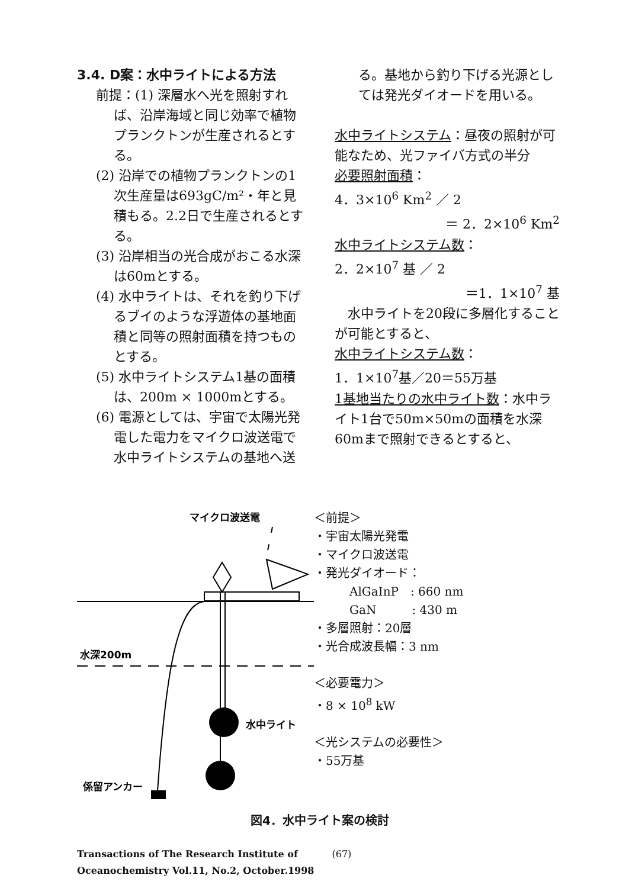3.4. D案：水中ライトによる方法
前提：(1) 深層水へ光を照射すれば、沿岸海域と同じ効率で植物プランクトンが生産されるとする。
(2) 沿岸での植物プランクトンの1次生産量は693gC/m²・年と見積もる。2.2日で生産されるとする。
(3) 沿岸相当の光合成がおこる水深は60mとする。
(4) 水中ライトは、それを釣り下げるブイのような浮遊体の基地面積と同等の照射面積を持つものとする。
(5) 水中ライトシステム1基の面積は、200m × 1000mとする。
(6) 電源としては、宇宙で太陽光発電した電力をマイクロ波送電で水中ライトシステムの基地へ送
る。基地から釣り下げる光源としては発光ダイオードを用いる。
水中ライトシステム：昼夜の照射が可能なため、光ファイバ方式の半分
必要照射面積：
4．3×10<sup>6</sup> Km<sup>2</sup> ／ 2
＝ 2．2×10<sup>6</sup> Km<sup>2</sup>
水中ライトシステム数：
2．2×10<sup>7</sup> 基 ／ 2
＝1．1×10<sup>7</sup> 基
　水中ライトを20段に多層化することが可能とすると、
水中ライトシステム数：
1．1×10<sup>7</sup>基／20＝55万基
1基地当たりの水中ライト数：水中ライト1台で50m×50mの面積を水深60mまで照射できるとすると、
マイクロ波送電
水深200m
水中ライト
係留アンカー
＜前提＞
・宇宙太陽光発電
・マイクロ波送電
・発光ダイオード：
AlGaInP　: 660 nm
GaN　　　: 430 m
・多層照射：20層
・光合成波長幅：3 nm
＜必要電力＞
・8 × 10<sup>8</sup> kW
＜光システムの必要性＞
・55万基
図4．水中ライト案の検討
Transactions of The Research Institute of
Oceanochemistry Vol.11, No.2, October.1998
(67)